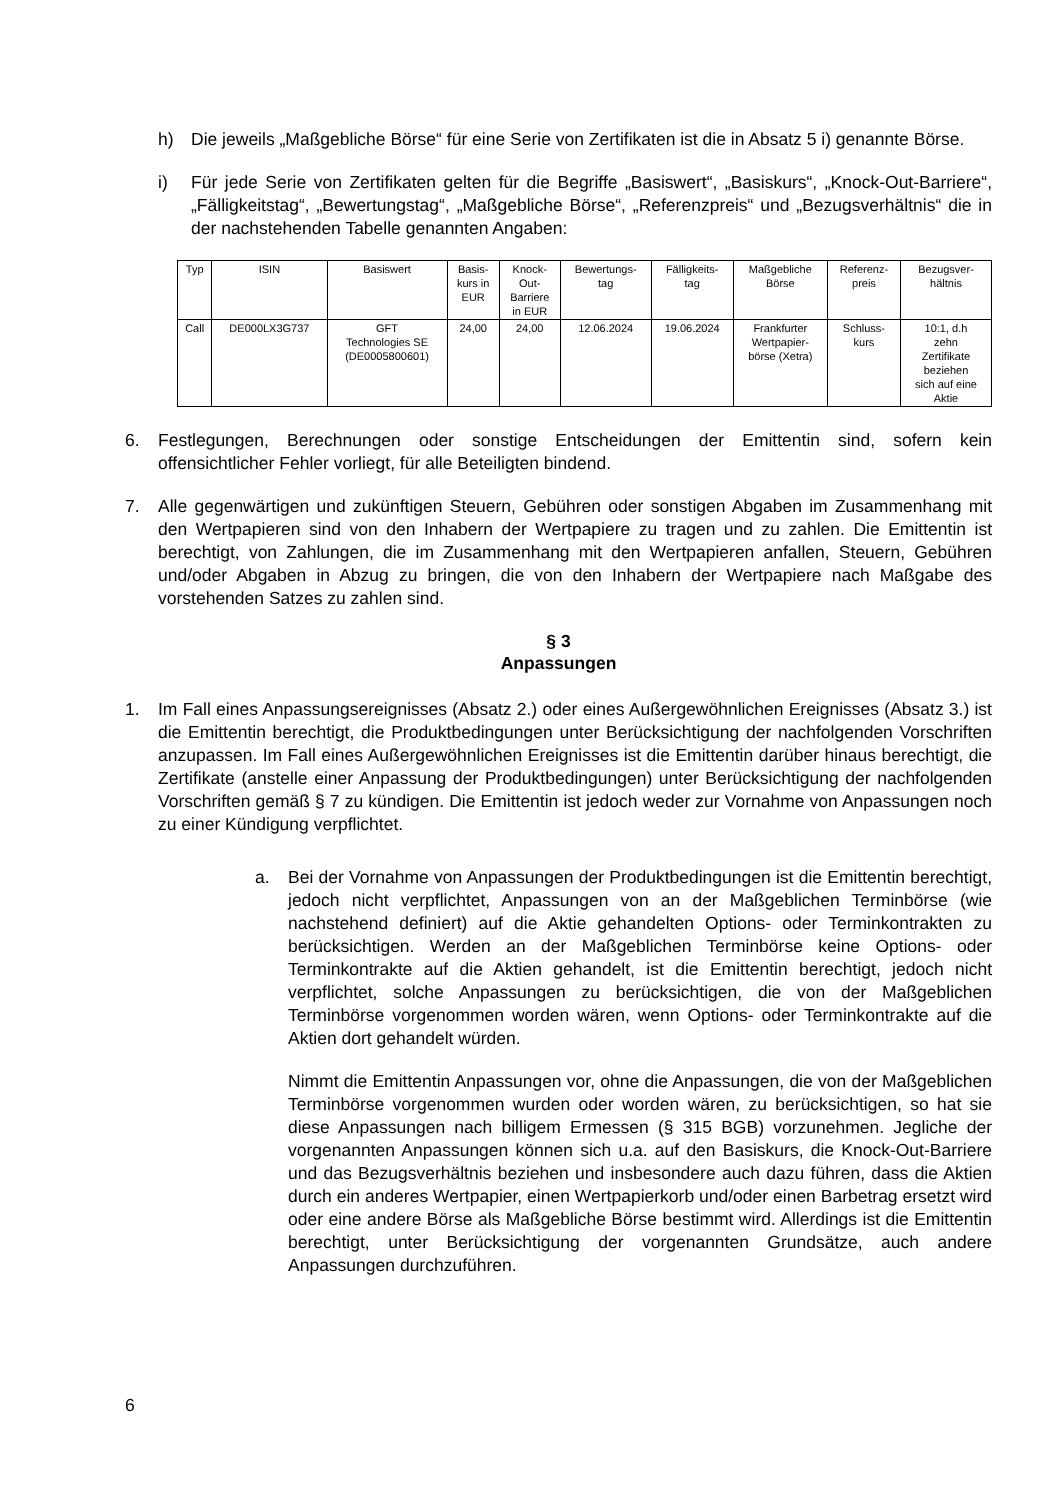h) Die jeweils „Maßgebliche Börse“ für eine Serie von Zertifikaten ist die in Absatz 5 i) genannte Börse.
i) Für jede Serie von Zertifikaten gelten für die Begriffe „Basiswert“, „Basiskurs“, „Knock-Out-Barriere“, „Fälligkeitstag“, „Bewertungstag“, „Maßgebliche Börse“, „Referenzpreis“ und „Bezugsverhältnis“ die in der nachstehenden Tabelle genannten Angaben:
| Typ | ISIN | Basiswert | Basis- kurs in EUR | Knock- Out- Barriere in EUR | Bewertungs- tag | Fälligkeits- tag | Maßgebliche Börse | Referenz- preis | Bezugsver- hältnis |
| --- | --- | --- | --- | --- | --- | --- | --- | --- | --- |
| Call | DE000LX3G737 | GFT Technologies SE (DE0005800601) | 24,00 | 24,00 | 12.06.2024 | 19.06.2024 | Frankfurter Wertpapier- börse (Xetra) | Schluss- kurs | 10:1, d.h zehn Zertifikate beziehen sich auf eine Aktie |
6. Festlegungen, Berechnungen oder sonstige Entscheidungen der Emittentin sind, sofern kein offensichtlicher Fehler vorliegt, für alle Beteiligten bindend.
7. Alle gegenwärtigen und zukünftigen Steuern, Gebühren oder sonstigen Abgaben im Zusammenhang mit den Wertpapieren sind von den Inhabern der Wertpapiere zu tragen und zu zahlen. Die Emittentin ist berechtigt, von Zahlungen, die im Zusammenhang mit den Wertpapieren anfallen, Steuern, Gebühren und/oder Abgaben in Abzug zu bringen, die von den Inhabern der Wertpapiere nach Maßgabe des vorstehenden Satzes zu zahlen sind.
§ 3
Anpassungen
1. Im Fall eines Anpassungsereignisses (Absatz 2.) oder eines Außergewöhnlichen Ereignisses (Absatz 3.) ist die Emittentin berechtigt, die Produktbedingungen unter Berücksichtigung der nachfolgenden Vorschriften anzupassen. Im Fall eines Außergewöhnlichen Ereignisses ist die Emittentin darüber hinaus berechtigt, die Zertifikate (anstelle einer Anpassung der Produktbedingungen) unter Berücksichtigung der nachfolgenden Vorschriften gemäß § 7 zu kündigen. Die Emittentin ist jedoch weder zur Vornahme von Anpassungen noch zu einer Kündigung verpflichtet.
a. Bei der Vornahme von Anpassungen der Produktbedingungen ist die Emittentin berechtigt, jedoch nicht verpflichtet, Anpassungen von an der Maßgeblichen Terminbörse (wie nachstehend definiert) auf die Aktie gehandelten Options- oder Terminkontrakten zu berücksichtigen. Werden an der Maßgeblichen Terminbörse keine Options- oder Terminkontrakte auf die Aktien gehandelt, ist die Emittentin berechtigt, jedoch nicht verpflichtet, solche Anpassungen zu berücksichtigen, die von der Maßgeblichen Terminbörse vorgenommen worden wären, wenn Options- oder Terminkontrakte auf die Aktien dort gehandelt würden.
Nimmt die Emittentin Anpassungen vor, ohne die Anpassungen, die von der Maßgeblichen Terminbörse vorgenommen wurden oder worden wären, zu berücksichtigen, so hat sie diese Anpassungen nach billigem Ermessen (§ 315 BGB) vorzunehmen. Jegliche der vorgenannten Anpassungen können sich u.a. auf den Basiskurs, die Knock-Out-Barriere und das Bezugsverhältnis beziehen und insbesondere auch dazu führen, dass die Aktien durch ein anderes Wertpapier, einen Wertpapierkorb und/oder einen Barbetrag ersetzt wird oder eine andere Börse als Maßgebliche Börse bestimmt wird. Allerdings ist die Emittentin berechtigt, unter Berücksichtigung der vorgenannten Grundsätze, auch andere Anpassungen durchzuführen.
6